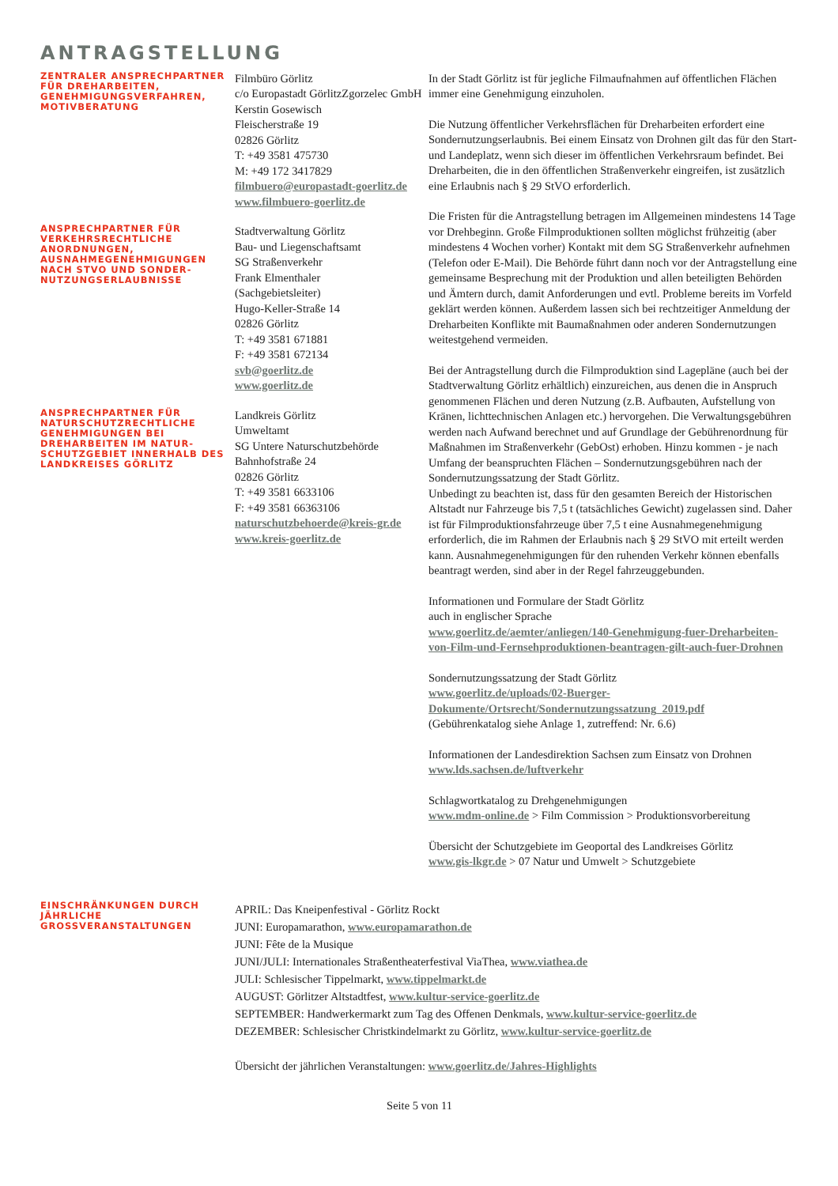ANTRAGSTELLUNG
ZENTRALER ANSPRECHPARTNER FÜR DREHARBEITEN, GENEHMIGUNGSVERFAHREN, MOTIVBERATUNG
Filmbüro Görlitz
c/o Europastadt GörlitzZgorzelec GmbH
Kerstin Gosewisch
Fleischerstraße 19
02826 Görlitz
T: +49 3581 475730
M: +49 172 3417829
filmbuero@europastadt-goerlitz.de
www.filmbuero-goerlitz.de
ANSPRECHPARTNER FÜR VERKEHRSRECHTLICHE ANORDNUNGEN, AUSNAHMEGENEHMIGUNGEN NACH STVO UND SONDER-NUTZUNGSERLAUBNISSE
Stadtverwaltung Görlitz
Bau- und Liegenschaftsamt
SG Straßenverkehr
Frank Elmenthaler
(Sachgebietsleiter)
Hugo-Keller-Straße 14
02826 Görlitz
T: +49 3581 671881
F: +49 3581 672134
svb@goerlitz.de
www.goerlitz.de
ANSPRECHPARTNER FÜR NATURSCHUTZRECHTLICHE GENEHMIGUNGEN BEI DREHARBEITEN IM NATUR-SCHUTZGEBIET INNERHALB DES LANDKREISES GÖRLITZ
Landkreis Görlitz
Umweltamt
SG Untere Naturschutzbehörde
Bahnhofstraße 24
02826 Görlitz
T: +49 3581 6633106
F: +49 3581 66363106
naturschutzbehoerde@kreis-gr.de
www.kreis-goerlitz.de
In der Stadt Görlitz ist für jegliche Filmaufnahmen auf öffentlichen Flächen immer eine Genehmigung einzuholen.
Die Nutzung öffentlicher Verkehrsflächen für Dreharbeiten erfordert eine Sondernutzungserlaubnis. Bei einem Einsatz von Drohnen gilt das für den Start- und Landeplatz, wenn sich dieser im öffentlichen Verkehrsraum befindet. Bei Dreharbeiten, die in den öffentlichen Straßenverkehr eingreifen, ist zusätzlich eine Erlaubnis nach § 29 StVO erforderlich.
Die Fristen für die Antragstellung betragen im Allgemeinen mindestens 14 Tage vor Drehbeginn. Große Filmproduktionen sollten möglichst frühzeitig (aber mindestens 4 Wochen vorher) Kontakt mit dem SG Straßenverkehr aufnehmen (Telefon oder E-Mail). Die Behörde führt dann noch vor der Antragstellung eine gemeinsame Besprechung mit der Produktion und allen beteiligten Behörden und Ämtern durch, damit Anforderungen und evtl. Probleme bereits im Vorfeld geklärt werden können. Außerdem lassen sich bei rechtzeitiger Anmeldung der Dreharbeiten Konflikte mit Baumaßnahmen oder anderen Sondernutzungen weitestgehend vermeiden.
Bei der Antragstellung durch die Filmproduktion sind Lagepläne (auch bei der Stadtverwaltung Görlitz erhältlich) einzureichen, aus denen die in Anspruch genommenen Flächen und deren Nutzung (z.B. Aufbauten, Aufstellung von Kränen, lichttechnischen Anlagen etc.) hervorgehen. Die Verwaltungsgebühren werden nach Aufwand berechnet und auf Grundlage der Gebührenordnung für Maßnahmen im Straßenverkehr (GebOst) erhoben. Hinzu kommen - je nach Umfang der beanspruchten Flächen – Sondernutzungsgebühren nach der Sondernutzungssatzung der Stadt Görlitz.
Unbedingt zu beachten ist, dass für den gesamten Bereich der Historischen Altstadt nur Fahrzeuge bis 7,5 t (tatsächliches Gewicht) zugelassen sind. Daher ist für Filmproduktionsfahrzeuge über 7,5 t eine Ausnahmegenehmigung erforderlich, die im Rahmen der Erlaubnis nach § 29 StVO mit erteilt werden kann. Ausnahmegenehmigungen für den ruhenden Verkehr können ebenfalls beantragt werden, sind aber in der Regel fahrzeuggebunden.
Informationen und Formulare der Stadt Görlitz
auch in englischer Sprache
www.goerlitz.de/aemter/anliegen/140-Genehmigung-fuer-Dreharbeiten-von-Film-und-Fernsehproduktionen-beantragen-gilt-auch-fuer-Drohnen
Sondernutzungssatzung der Stadt Görlitz
www.goerlitz.de/uploads/02-Buerger-Dokumente/Ortsrecht/Sondernutzungssatzung_2019.pdf
(Gebührenkatalog siehe Anlage 1, zutreffend: Nr. 6.6)
Informationen der Landesdirektion Sachsen zum Einsatz von Drohnen
www.lds.sachsen.de/luftverkehr
Schlagwortkatalog zu Drehgenehmigungen
www.mdm-online.de > Film Commission > Produktionsvorbereitung
Übersicht der Schutzgebiete im Geoportal des Landkreises Görlitz
www.gis-lkgr.de > 07 Natur und Umwelt > Schutzgebiete
EINSCHRÄNKUNGEN DURCH JÄHRLICHE GROSSVERANSTALTUNGEN
APRIL: Das Kneipenfestival - Görlitz Rockt
JUNI: Europamarathon, www.europamarathon.de
JUNI: Fête de la Musique
JUNI/JULI: Internationales Straßentheaterfestival ViaThea, www.viathea.de
JULI: Schlesischer Tippelmarkt, www.tippelmarkt.de
AUGUST: Görlitzer Altstadtfest, www.kultur-service-goerlitz.de
SEPTEMBER: Handwerkermarkt zum Tag des Offenen Denkmals, www.kultur-service-goerlitz.de
DEZEMBER: Schlesischer Christkindelmarkt zu Görlitz, www.kultur-service-goerlitz.de
Übersicht der jährlichen Veranstaltungen: www.goerlitz.de/Jahres-Highlights
Seite 5 von 11